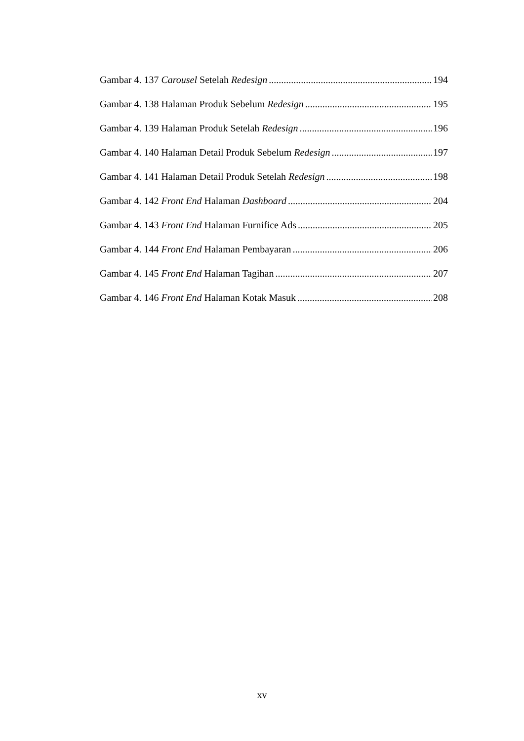Gambar 4. 137 Carousel Setelah Redesign 194
Gambar 4. 138 Halaman Produk Sebelum Redesign 195
Gambar 4. 139 Halaman Produk Setelah Redesign 196
Gambar 4. 140 Halaman Detail Produk Sebelum Redesign 197
Gambar 4. 141 Halaman Detail Produk Setelah Redesign 198
Gambar 4. 142 Front End Halaman Dashboard 204
Gambar 4. 143 Front End Halaman Furnifice Ads 205
Gambar 4. 144 Front End Halaman Pembayaran 206
Gambar 4. 145 Front End Halaman Tagihan 207
Gambar 4. 146 Front End Halaman Kotak Masuk 208
xv